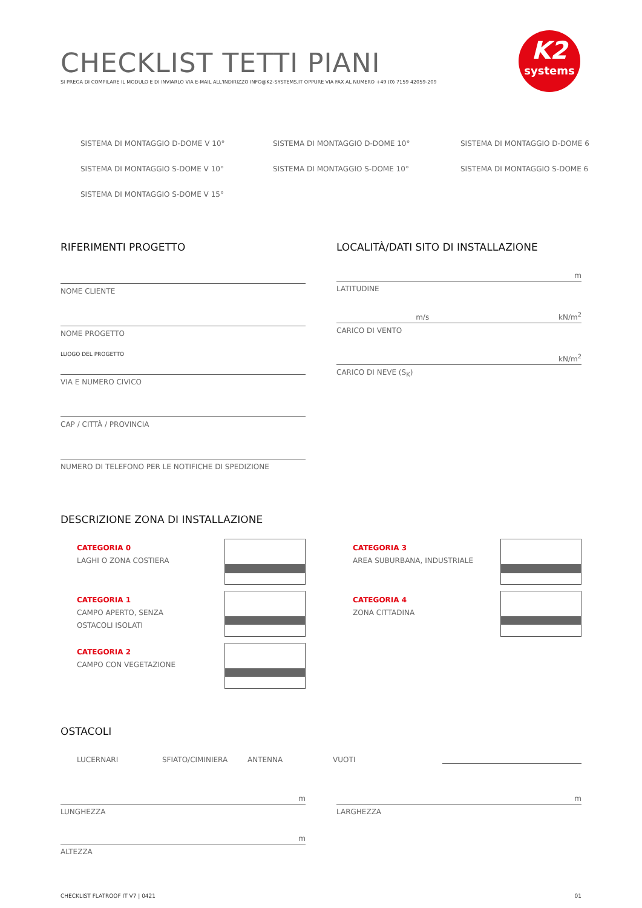K2
systems
CHECKLIST TETTI PIANI
SI PREGA DI COMPILARE IL MODULO E DI INVIARLO VIA E-MAIL ALL'INDIRIZZO INFO@K2-SYSTEMS.IT OPPURE VIA FAX AL NUMERO +49 (0) 7159 42059-209
SISTEMA DI MONTAGGIO D-DOME V 10° SISTEMA DI MONTAGGIO D-DOME 10° SISTEMA DI MONTAGGIO D-DOME 6 SISTEMA DI MONTAGGIO S-DOME V 10° SISTEMA DI MONTAGGIO S-DOME 10° SISTEMA DI MONTAGGIO S-DOME 6 SISTEMA DI MONTAGGIO S-DOME V 15°
RIFERIMENTI PROGETTO
NOME CLIENTE
NOME PROGETTO
LUOGO DEL PROGETTO
VIA E NUMERO CIVICO
CAP / CITTÀ / PROVINCIA
NUMERO DI TELEFONO PER LE NOTIFICHE DI SPEDIZIONE
LOCALITÀ/DATI SITO DI INSTALLAZIONE
m
LATITUDINE
m/s kN/m<sup>2</sup>
CARICO DI VENTO
kN/m<sup>2</sup>
CARICO DI NEVE (S<sub>K</sub>)
DESCRIZIONE ZONA DI INSTALLAZIONE
CATEGORIA 0
LAGHI O ZONA COSTIERA
CATEGORIA 1
CAMPO APERTO, SENZA
OSTACOLI ISOLATI
CATEGORIA 2
CAMPO CON VEGETAZIONE
CATEGORIA 3
AREA SUBURBANA, INDUSTRIALE
CATEGORIA 4
ZONA CITTADINA
OSTACOLI
LUCERNARI SFIATO/CIMINIERA ANTENNA VUOTI
m
LUNGHEZZA
m
ALTEZZA
m
LARGHEZZA
CHECKLIST FLATROOF IT V7 | 0421 01